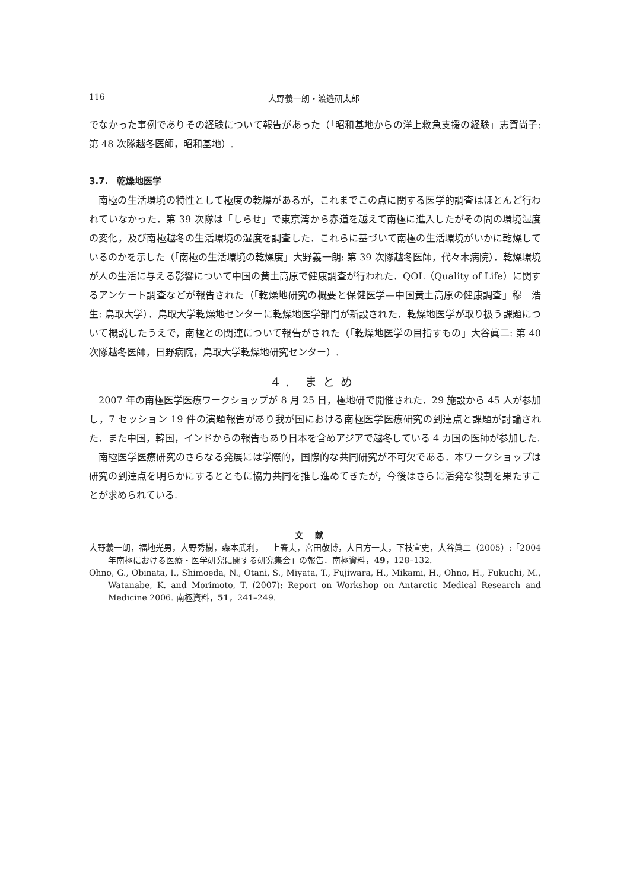116 大野義一朗・渡邉研太郎
でなかった事例でありその経験について報告があった（「昭和基地からの洋上救急支援の経験」志賀尚子: 第 48 次隊越冬医師，昭和基地）.
3.7.　乾燥地医学
南極の生活環境の特性として極度の乾燥があるが，これまでこの点に関する医学的調査はほとんど行われていなかった．第 39 次隊は「しらせ」で東京湾から赤道を越えて南極に進入したがその間の環境湿度の変化，及び南極越冬の生活環境の湿度を調査した．これらに基づいて南極の生活環境がいかに乾燥しているのかを示した（「南極の生活環境の乾燥度」大野義一朗: 第 39 次隊越冬医師，代々木病院）．乾燥環境が人の生活に与える影響について中国の黄土高原で健康調査が行われた．QOL（Quality of Life）に関するアンケート調査などが報告された（「乾燥地研究の概要と保健医学—中国黄土高原の健康調査」穆　浩生: 鳥取大学）．鳥取大学乾燥地センターに乾燥地医学部門が新設された．乾燥地医学が取り扱う課題について概説したうえで，南極との関連について報告がされた（「乾燥地医学の目指すもの」大谷眞二: 第 40 次隊越冬医師，日野病院，鳥取大学乾燥地研究センター）.
4. まとめ
2007 年の南極医学医療ワークショップが 8 月 25 日，極地研で開催された．29 施設から 45 人が参加し，7 セッション 19 件の演題報告があり我が国における南極医学医療研究の到達点と課題が討論された．また中国，韓国，インドからの報告もあり日本を含めアジアで越冬している 4 カ国の医師が参加した.
南極医学医療研究のさらなる発展には学際的，国際的な共同研究が不可欠である．本ワークショップは研究の到達点を明らかにするとともに協力共同を推し進めてきたが，今後はさらに活発な役割を果たすことが求められている.
文献
大野義一朗，福地光男，大野秀樹，森本武利，三上春夫，宮田敬博，大日方一夫，下枝宣史，大谷眞二（2005）:「2004 年南極における医療・医学研究に関する研究集会」の報告．南極資料，49，128–132.
Ohno, G., Obinata, I., Shimoeda, N., Otani, S., Miyata, T., Fujiwara, H., Mikami, H., Ohno, H., Fukuchi, M., Watanabe, K. and Morimoto, T. (2007): Report on Workshop on Antarctic Medical Research and Medicine 2006. 南極資料，51，241–249.